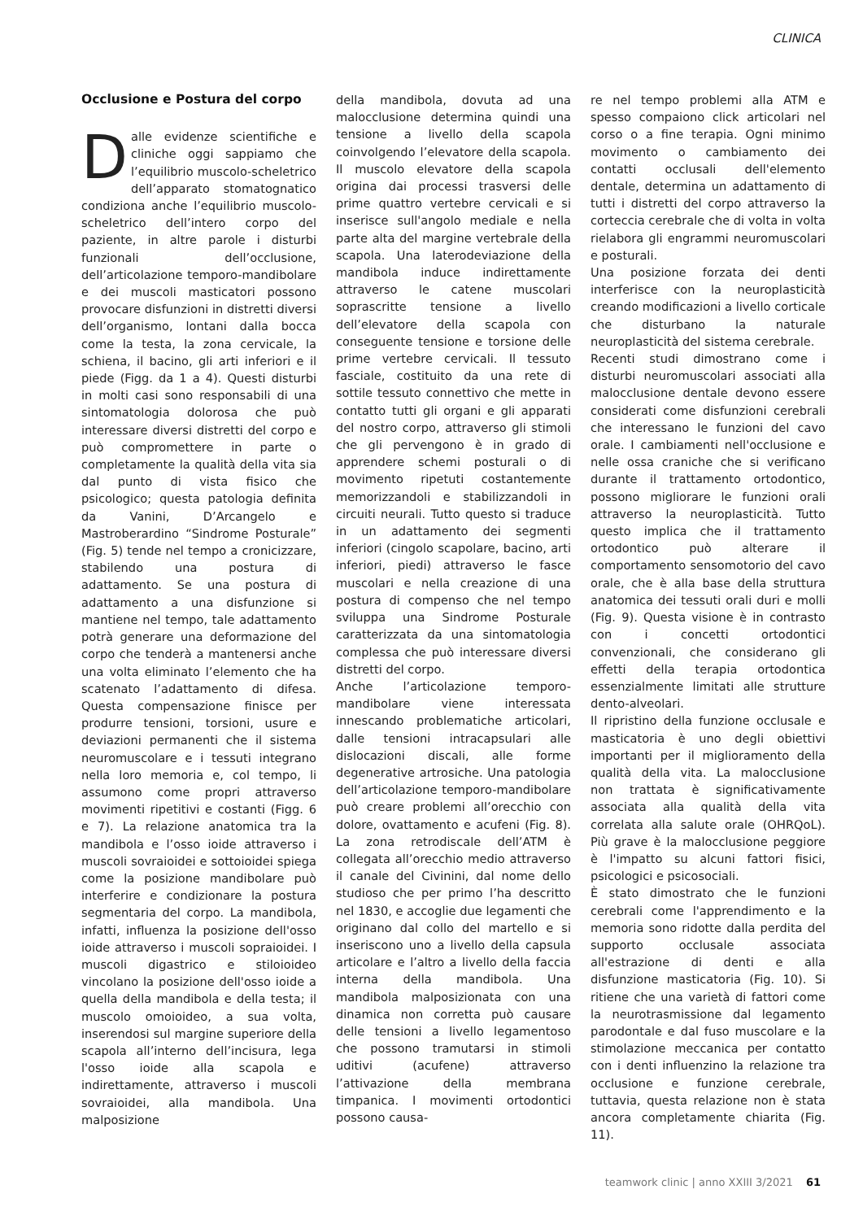CLINICA
Occlusione e Postura del corpo
Dalle evidenze scientifiche e cliniche oggi sappiamo che l’equilibrio muscolo-scheletrico dell’apparato stomatognatico condiziona anche l’equilibrio muscolo-scheletrico dell’intero corpo del paziente, in altre parole i disturbi funzionali dell’occlusione, dell’articolazione temporo-mandibolare e dei muscoli masticatori possono provocare disfunzioni in distretti diversi dell’organismo, lontani dalla bocca come la testa, la zona cervicale, la schiena, il bacino, gli arti inferiori e il piede (Figg. da 1 a 4). Questi disturbi in molti casi sono responsabili di una sintomatologia dolorosa che può interessare diversi distretti del corpo e può compromettere in parte o completamente la qualità della vita sia dal punto di vista fisico che psicologico; questa patologia definita da Vanini, D’Arcangelo e Mastroberardino “Sindrome Posturale” (Fig. 5) tende nel tempo a cronicizzare, stabilendo una postura di adattamento. Se una postura di adattamento a una disfunzione si mantiene nel tempo, tale adattamento potrà generare una deformazione del corpo che tenderà a mantenersi anche una volta eliminato l’elemento che ha scatenato l’adattamento di difesa. Questa compensazione finisce per produrre tensioni, torsioni, usure e deviazioni permanenti che il sistema neuromuscolare e i tessuti integrano nella loro memoria e, col tempo, li assumono come propri attraverso movimenti ripetitivi e costanti (Figg. 6 e 7). La relazione anatomica tra la mandibola e l’osso ioide attraverso i muscoli sovraioidei e sottoioidei spiega come la posizione mandibolare può interferire e condizionare la postura segmentaria del corpo. La mandibola, infatti, influenza la posizione dell'osso ioide attraverso i muscoli sopraioidei. I muscoli digastrico e stiloioideo vincolano la posizione dell'osso ioide a quella della mandibola e della testa; il muscolo omoioideo, a sua volta, inserendosi sul margine superiore della scapola all’interno dell’incisura, lega l'osso ioide alla scapola e indirettamente, attraverso i muscoli sovraioidei, alla mandibola. Una malposizione
della mandibola, dovuta ad una malocclusione determina quindi una tensione a livello della scapola coinvolgendo l’elevatore della scapola. Il muscolo elevatore della scapola origina dai processi trasversi delle prime quattro vertebre cervicali e si inserisce sull'angolo mediale e nella parte alta del margine vertebrale della scapola. Una laterodeviazione della mandibola induce indirettamente attraverso le catene muscolari soprascritte tensione a livello dell’elevatore della scapola con conseguente tensione e torsione delle prime vertebre cervicali. Il tessuto fasciale, costituito da una rete di sottile tessuto connettivo che mette in contatto tutti gli organi e gli apparati del nostro corpo, attraverso gli stimoli che gli pervengono è in grado di apprendere schemi posturali o di movimento ripetuti costantemente memorizzandoli e stabilizzandoli in circuiti neurali. Tutto questo si traduce in un adattamento dei segmenti inferiori (cingolo scapolare, bacino, arti inferiori, piedi) attraverso le fasce muscolari e nella creazione di una postura di compenso che nel tempo sviluppa una Sindrome Posturale caratterizzata da una sintomatologia complessa che può interessare diversi distretti del corpo.
Anche l’articolazione temporo-mandibolare viene interessata innescando problematiche articolari, dalle tensioni intracapsulari alle dislocazioni discali, alle forme degenerative artrosiche. Una patologia dell’articolazione temporo-mandibolare può creare problemi all’orecchio con dolore, ovattamento e acufeni (Fig. 8). La zona retrodiscale dell’ATM è collegata all’orecchio medio attraverso il canale del Civinini, dal nome dello studioso che per primo l’ha descritto nel 1830, e accoglie due legamenti che originano dal collo del martello e si inseriscono uno a livello della capsula articolare e l’altro a livello della faccia interna della mandibola. Una mandibola malposizionata con una dinamica non corretta può causare delle tensioni a livello legamentoso che possono tramutarsi in stimoli uditivi (acufene) attraverso l’attivazione della membrana timpanica. I movimenti ortodontici possono causa-
re nel tempo problemi alla ATM e spesso compaiono click articolari nel corso o a fine terapia. Ogni minimo movimento o cambiamento dei contatti occlusali dell'elemento dentale, determina un adattamento di tutti i distretti del corpo attraverso la corteccia cerebrale che di volta in volta rielabora gli engrammi neuromuscolari e posturali.
Una posizione forzata dei denti interferisce con la neuroplasticità creando modificazioni a livello corticale che disturbano la naturale neuroplasticità del sistema cerebrale.
Recenti studi dimostrano come i disturbi neuromuscolari associati alla malocclusione dentale devono essere considerati come disfunzioni cerebrali che interessano le funzioni del cavo orale. I cambiamenti nell'occlusione e nelle ossa craniche che si verificano durante il trattamento ortodontico, possono migliorare le funzioni orali attraverso la neuroplasticità. Tutto questo implica che il trattamento ortodontico può alterare il comportamento sensomotorio del cavo orale, che è alla base della struttura anatomica dei tessuti orali duri e molli (Fig. 9). Questa visione è in contrasto con i concetti ortodontici convenzionali, che considerano gli effetti della terapia ortodontica essenzialmente limitati alle strutture dento-alveolari.
Il ripristino della funzione occlusale e masticatoria è uno degli obiettivi importanti per il miglioramento della qualità della vita. La malocclusione non trattata è significativamente associata alla qualità della vita correlata alla salute orale (OHRQoL). Più grave è la malocclusione peggiore è l'impatto su alcuni fattori fisici, psicologici e psicosociali.
È stato dimostrato che le funzioni cerebrali come l'apprendimento e la memoria sono ridotte dalla perdita del supporto occlusale associata all'estrazione di denti e alla disfunzione masticatoria (Fig. 10). Si ritiene che una varietà di fattori come la neurotrasmissione dal legamento parodontale e dal fuso muscolare e la stimolazione meccanica per contatto con i denti influenzino la relazione tra occlusione e funzione cerebrale, tuttavia, questa relazione non è stata ancora completamente chiarita (Fig. 11).
teamwork clinic | anno XXIII 3/2021 61